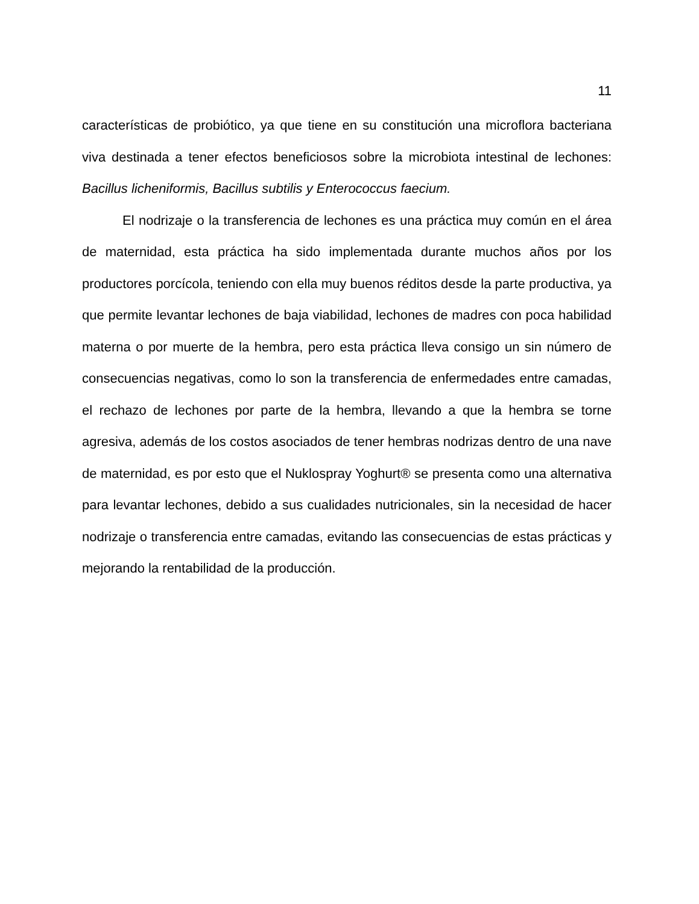11
características de probiótico, ya que tiene en su constitución una microflora bacteriana viva destinada a tener efectos beneficiosos sobre la microbiota intestinal de lechones: Bacillus licheniformis, Bacillus subtilis y Enterococcus faecium.
El nodrizaje o la transferencia de lechones es una práctica muy común en el área de maternidad, esta práctica ha sido implementada durante muchos años por los productores porcícola, teniendo con ella muy buenos réditos desde la parte productiva, ya que permite levantar lechones de baja viabilidad, lechones de madres con poca habilidad materna o por muerte de la hembra, pero esta práctica lleva consigo un sin número de consecuencias negativas, como lo son la transferencia de enfermedades entre camadas, el rechazo de lechones por parte de la hembra, llevando a que la hembra se torne agresiva, además de los costos asociados de tener hembras nodrizas dentro de una nave de maternidad, es por esto que el Nuklospray Yoghurt® se presenta como una alternativa para levantar lechones, debido a sus cualidades nutricionales, sin la necesidad de hacer nodrizaje o transferencia entre camadas, evitando las consecuencias de estas prácticas y mejorando la rentabilidad de la producción.